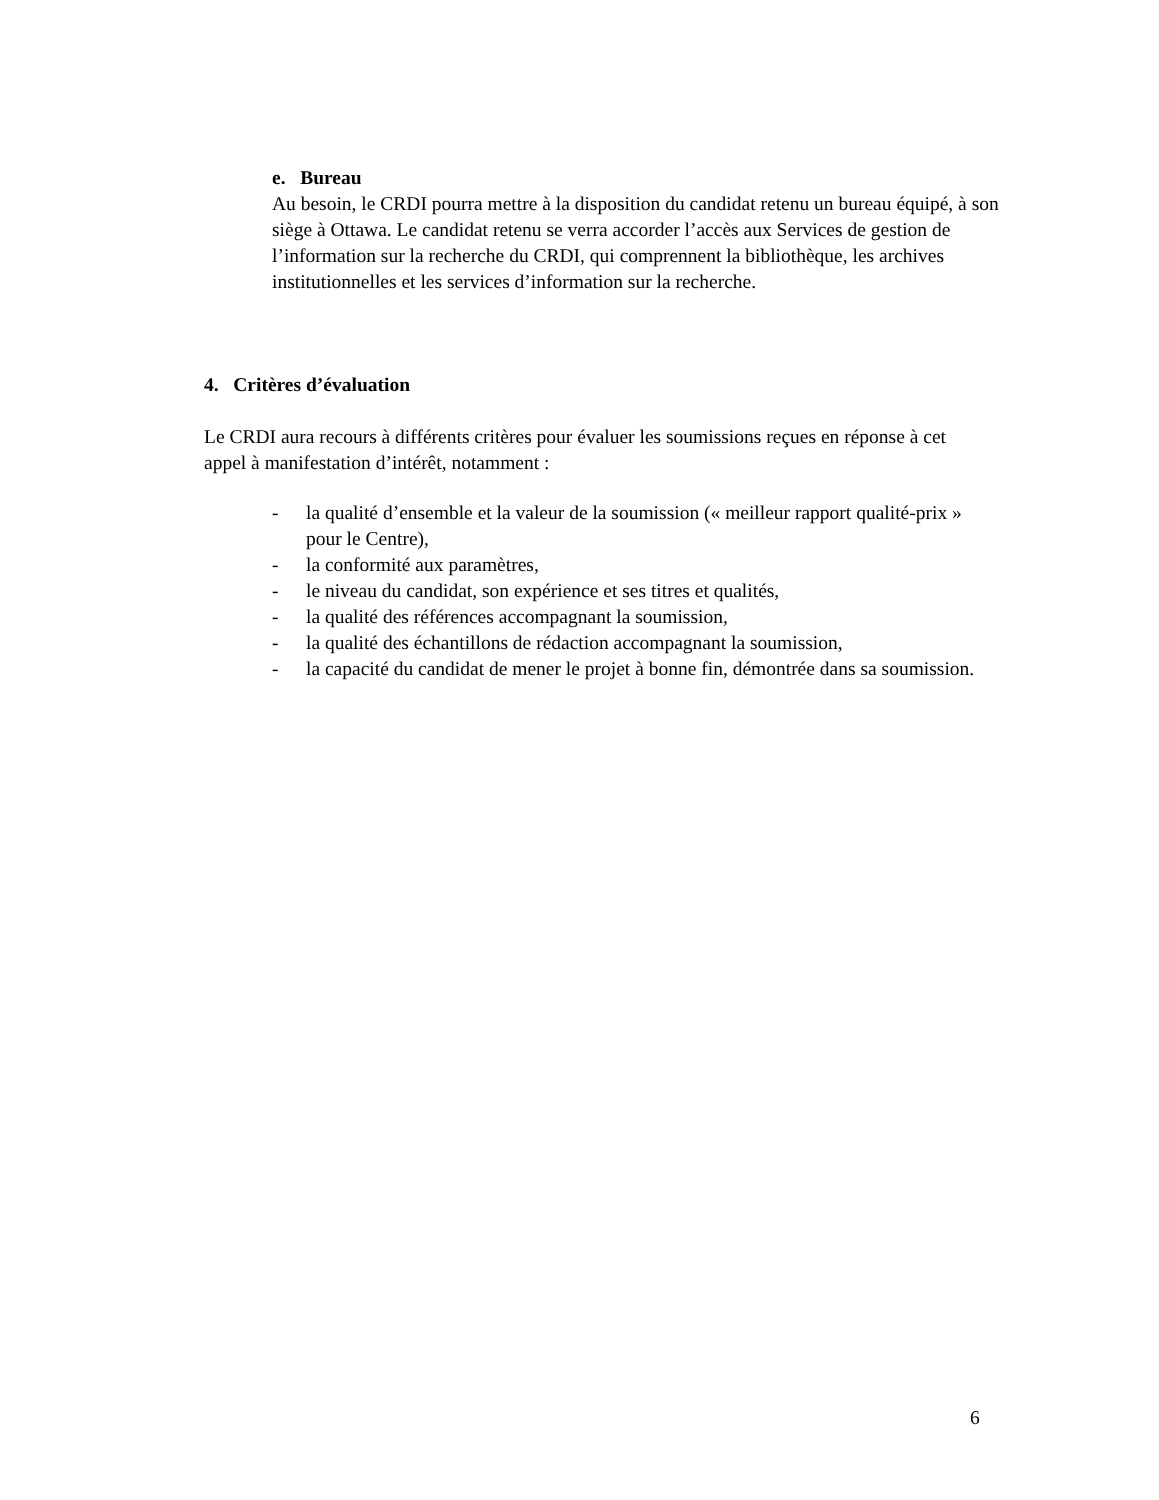e. Bureau
Au besoin, le CRDI pourra mettre à la disposition du candidat retenu un bureau équipé, à son siège à Ottawa. Le candidat retenu se verra accorder l’accès aux Services de gestion de l’information sur la recherche du CRDI, qui comprennent la bibliothèque, les archives institutionnelles et les services d’information sur la recherche.
4. Critères d’évaluation
Le CRDI aura recours à différents critères pour évaluer les soumissions reçues en réponse à cet appel à manifestation d’intérêt, notamment :
- la qualité d’ensemble et la valeur de la soumission (« meilleur rapport qualité-prix » pour le Centre),
- la conformité aux paramètres,
- le niveau du candidat, son expérience et ses titres et qualités,
- la qualité des références accompagnant la soumission,
- la qualité des échantillons de rédaction accompagnant la soumission,
- la capacité du candidat de mener le projet à bonne fin, démontrée dans sa soumission.
6